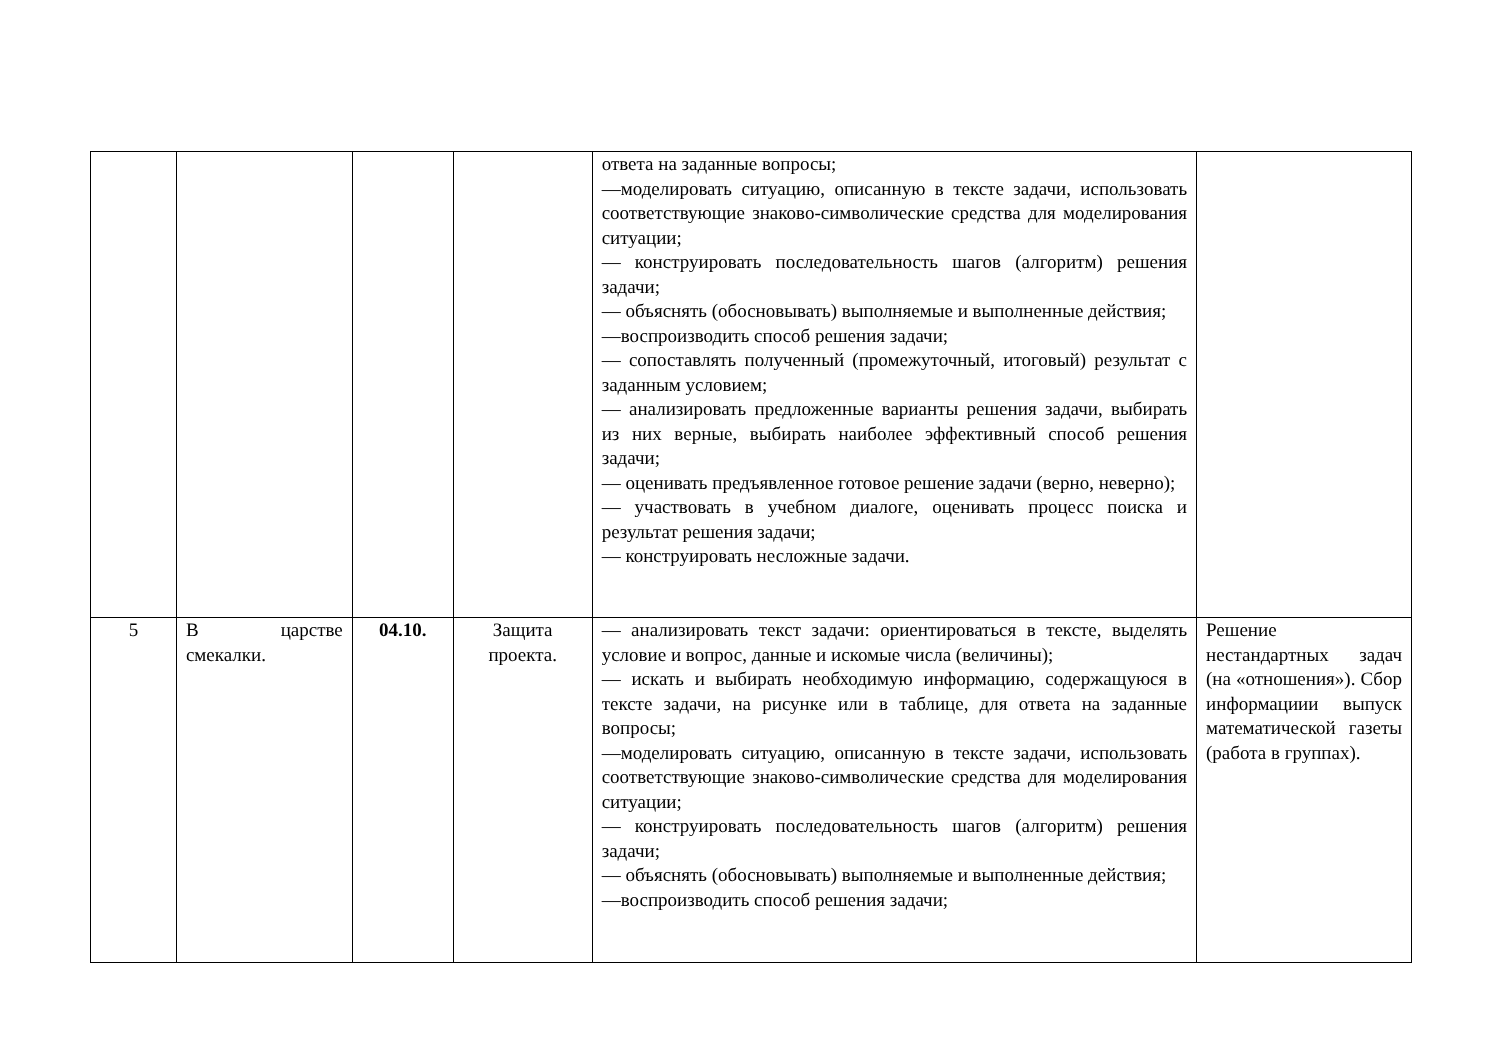| | | | | ответа на заданные вопросы; —моделировать ситуацию, описанную в тексте задачи, использовать соответствующие знаково-символические средства для моделирования ситуации; — конструировать последовательность шагов (алгоритм) решения задачи; — объяснять (обосновывать) выполняемые и выполненные действия; —воспроизводить способ решения задачи; — сопоставлять полученный (промежуточный, итоговый) результат с заданным условием; — анализировать предложенные варианты решения задачи, выбирать из них верные, выбирать наиболее эффективный способ решения задачи; — оценивать предъявленное готовое решение задачи (верно, неверно); — участвовать в учебном диалоге, оценивать процесс поиска и результат решения задачи; — конструировать несложные задачи. | |
| 5 | В царстве смекалки. | 04.10. | Защита проекта. | — анализировать текст задачи: ориентироваться в тексте, выделять условие и вопрос, данные и искомые числа (величины); — искать и выбирать необходимую информацию, содержащуюся в тексте задачи, на рисунке или в таблице, для ответа на заданные вопросы; —моделировать ситуацию, описанную в тексте задачи, использовать соответствующие знаково-символические средства для моделирования ситуации; — конструировать последовательность шагов (алгоритм) решения задачи; — объяснять (обосновывать) выполняемые и выполненные действия; —воспроизводить способ решения задачи; | Решение нестандартных задач (на «отношения»). Сбор информациии выпуск математической газеты (работа в группах). |